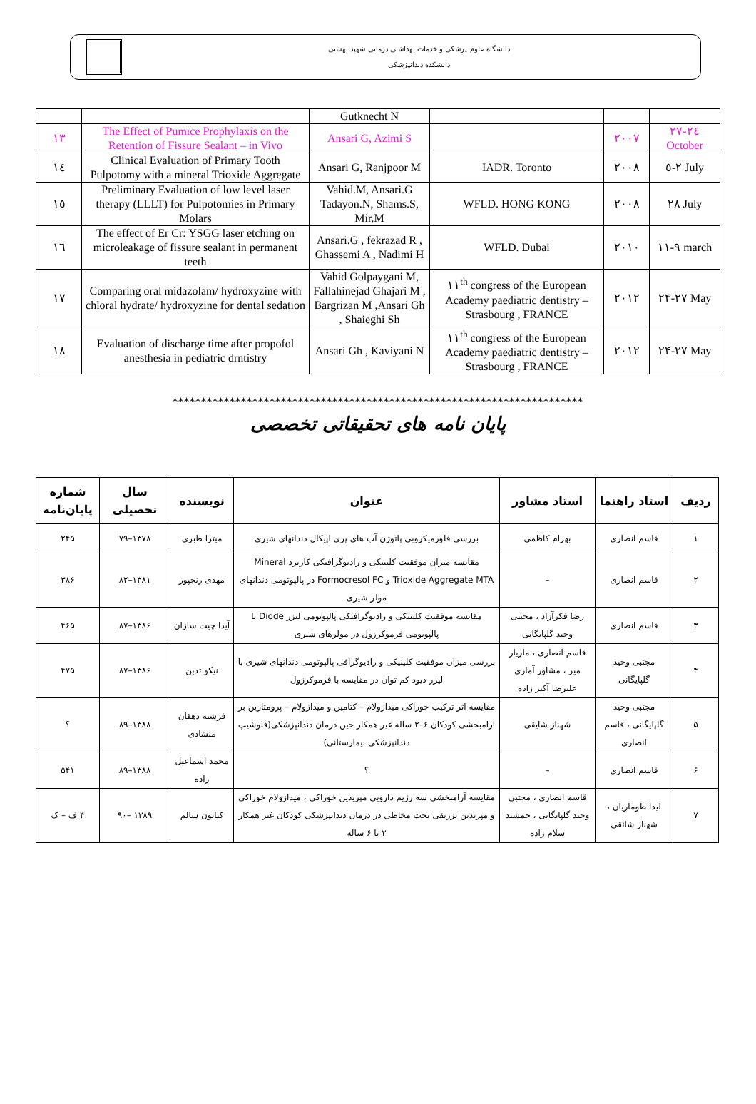دانشگاه علوم پزشکی و خدمات بهداشتی درمانی شهید بهشتی
دانشکده دندانپزشکی
| | | Gutknecht N | | | |
| ١٣ | The Effect of Pumice Prophylaxis on the Retention of Fissure Sealant – in Vivo | Ansari G, Azimi S | | ٢٠٠٧ | ٢٤-٢٧ October |
| ١٤ | Clinical Evaluation of Primary Tooth Pulpotomy with a mineral Trioxide Aggregate | Ansari G, Ranjpoor M | IADR. Toronto | ٢٠٠٨ | ٢-٥ July |
| ١٥ | Preliminary Evaluation of low level laser therapy (LLLT) for Pulpotomies in Primary Molars | Vahid.M, Ansari.G Tadayon.N, Shams.S, Mir.M | WFLD. HONG KONG | ٢٠٠٨ | ٢٨ July |
| ١٦ | The effect of Er Cr: YSGG laser etching on microleakage of fissure sealant in permanent teeth | Ansari.G , fekrazad R , Ghassemi A , Nadimi H | WFLD. Dubai | ٢٠١٠ | ٩-١١ march |
| ١٧ | Comparing oral midazolam/ hydroxyzine with chloral hydrate/ hydroxyzine for dental sedation | Vahid Golpaygani M, Fallahinejad Ghajari M , Bargrizan M ,Ansari Gh , Shaieghi Sh | ١١<sup>th</sup> congress of the European Academy paediatric dentistry – Strasbourg , FRANCE | ٢٠١٢ | ٢۴-٢٧ May |
| ١٨ | Evaluation of discharge time after propofol anesthesia in pediatric drntistry | Ansari Gh , Kaviyani N | ١١<sup>th</sup> congress of the European Academy paediatric dentistry – Strasbourg , FRANCE | ٢٠١٢ | ٢۴-٢٧ May |
************************************************************************
پایان نامه های تحقیقاتی تخصصی
| ردیف | استاد راهنما | استاد مشاور | عنوان | نویسنده | سال تحصیلی | شماره پایان‌نامه |
| --- | --- | --- | --- | --- | --- | --- |
| ۱ | قاسم انصاری | بهرام کاظمی | بررسی فلورمیکروبی پاتوژن آب های پری اپیکال دندانهای شیری | میترا طبری | ۱۳۷۸–۷۹ | ۲۴۵ |
| ۲ | قاسم انصاری | – | مقایسه میزان موفقیت کلینیکی و رادیوگرافیکی کاربرد Mineral Trioxide Aggregate MTA و Formocresol FC در پالپوتومی دندانهای مولر شیری | مهدی رنجپور | ۱۳۸۱–۸۲ | ۳۸۶ |
| ۳ | قاسم انصاری | رضا فکرآزاد ، مجتبی وحید گلپایگانی | مقایسه موفقیت کلینیکی و رادیوگرافیکی پالپوتومی لیزر Diode با پالپوتومی فرموکرزول در مولرهای شیری | آیدا چیت سازان | ۱۳۸۶–۸۷ | ۴۶۵ |
| ۴ | مجتبی وحید گلپایگانی | قاسم انصاری ، مازیار میر ، مشاور آماری علیرضا آکبر زاده | بررسی میزان موفقیت کلینیکی و رادیوگرافی پالپوتومی دندانهای شیری با لیزر دیود کم توان در مقایسه با فرموکرزول | نیکو تدین | ۱۳۸۶–۸۷ | ۴۷۵ |
| ۵ | مجتبی وحید گلپایگانی ، قاسم انصاری | شهناز شایقی | مقایسه اثر ترکیب خوراکی میدازولام – کتامین و میدازولام – پرومتازین بر آرامبخشی کودکان ۶–۲ ساله غیر همکار حین درمان دندانپزشکی(فلوشیپ دندانپزشکی بیمارستانی) | فرشته دهقان منشادی | ۱۳۸۸–۸۹ | ؟ |
| ۶ | قاسم انصاری | – | ؟ | محمد اسماعیل زاده | ۱۳۸۸–۸۹ | ۵۴۱ |
| ۷ | لیدا طوماریان ، شهناز شائقی | قاسم انصاری ، مجتبی وحید گلپایگانی ، جمشید سلام زاده | مقایسه آرامبخشی سه رژیم دارویی مپریدین خوراکی ، میدازولام خوراکی و مپریدین تزریقی تحت مخاطی در درمان دندانپزشکی کودکان غیر همکار ۲ تا ۶ ساله | کتایون سالم | ۱۳۸۹ –۹۰ | ۴ ف – ک |